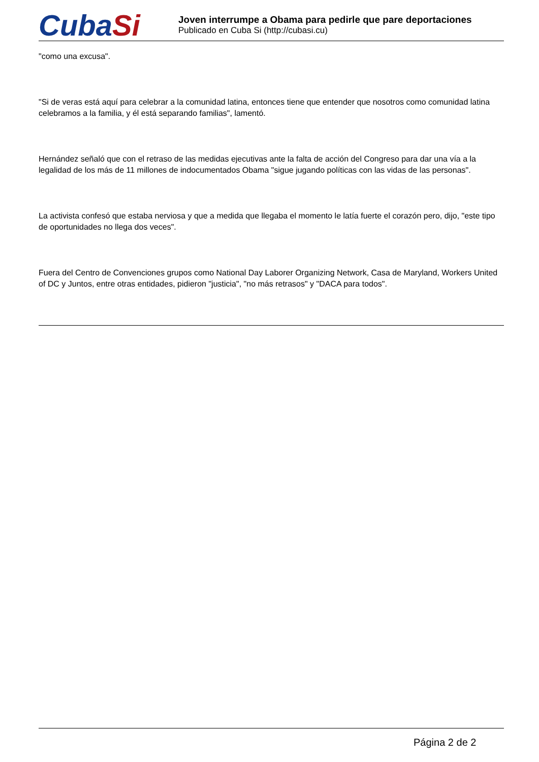CubaSi
Joven interrumpe a Obama para pedirle que pare deportaciones
Publicado en Cuba Si (http://cubasi.cu)
"como una excusa".
"Si de veras está aquí para celebrar a la comunidad latina, entonces tiene que entender que nosotros como comunidad latina celebramos a la familia, y él está separando familias", lamentó.
Hernández señaló que con el retraso de las medidas ejecutivas ante la falta de acción del Congreso para dar una vía a la legalidad de los más de 11 millones de indocumentados Obama "sigue jugando políticas con las vidas de las personas".
La activista confesó que estaba nerviosa y que a medida que llegaba el momento le latía fuerte el corazón pero, dijo, "este tipo de oportunidades no llega dos veces".
Fuera del Centro de Convenciones grupos como National Day Laborer Organizing Network, Casa de Maryland, Workers United of DC y Juntos, entre otras entidades, pidieron "justicia", "no más retrasos" y "DACA para todos".
Página 2 de 2